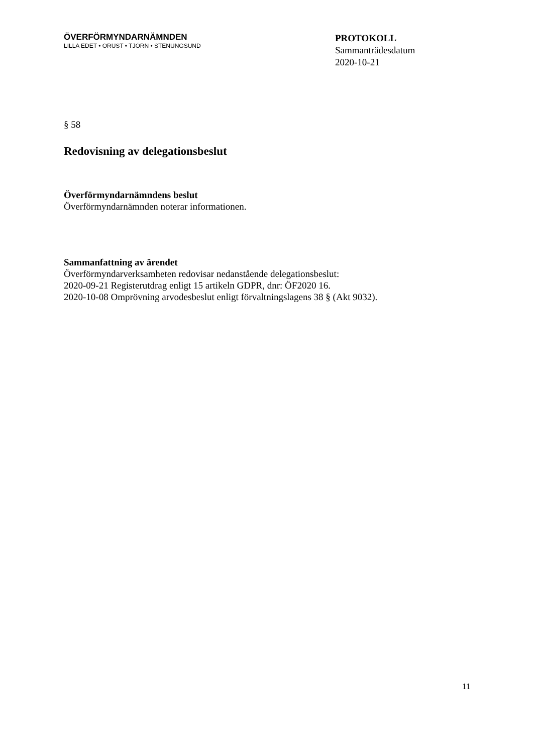ÖVERFÖRMYNDARNÄMNDEN
LILLA EDET • ORUST • TJÖRN • STENUNGSUND
PROTOKOLL
Sammanträdesdatum
2020-10-21
§ 58
Redovisning av delegationsbeslut
Överförmyndarnämndens beslut
Överförmyndarnämnden noterar informationen.
Sammanfattning av ärendet
Överförmyndarverksamheten redovisar nedanstående delegationsbeslut:
2020-09-21 Registerutdrag enligt 15 artikeln GDPR, dnr: ÖF2020 16.
2020-10-08 Omprövning arvodesbeslut enligt förvaltningslagens 38 § (Akt 9032).
11